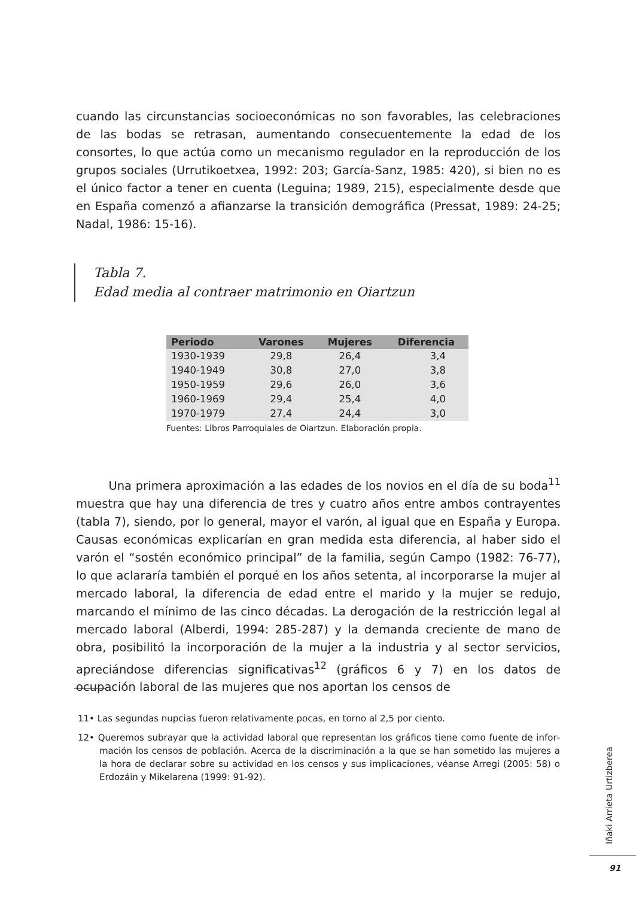cuando las circunstancias socioeconómicas no son favorables, las celebraciones de las bodas se retrasan, aumentando consecuentemente la edad de los consortes, lo que actúa como un mecanismo regulador en la reproducción de los grupos sociales (Urrutikoetxea, 1992: 203; García-Sanz, 1985: 420), si bien no es el único factor a tener en cuenta (Leguina; 1989, 215), especialmente desde que en España comenzó a afianzarse la transición demográfica (Pressat, 1989: 24-25; Nadal, 1986: 15-16).
Tabla 7.
Edad media al contraer matrimonio en Oiartzun
| Periodo | Varones | Mujeres | Diferencia |
| --- | --- | --- | --- |
| 1930-1939 | 29,8 | 26,4 | 3,4 |
| 1940-1949 | 30,8 | 27,0 | 3,8 |
| 1950-1959 | 29,6 | 26,0 | 3,6 |
| 1960-1969 | 29,4 | 25,4 | 4,0 |
| 1970-1979 | 27,4 | 24,4 | 3,0 |
Fuentes: Libros Parroquiales de Oiartzun. Elaboración propia.
Una primera aproximación a las edades de los novios en el día de su boda<sup>11</sup> muestra que hay una diferencia de tres y cuatro años entre ambos contrayentes (tabla 7), siendo, por lo general, mayor el varón, al igual que en España y Europa. Causas eco­nómicas explicarían en gran medida esta diferencia, al haber sido el varón el “sostén económico principal” de la familia, según Campo (1982: 76-77), lo que aclararía tam­bién el porqué en los años setenta, al incorporarse la mujer al mercado laboral, la dife­rencia de edad entre el marido y la mujer se redujo, marcando el mínimo de las cinco décadas. La derogación de la restricción legal al mercado laboral (Alberdi, 1994: 285-287) y la demanda creciente de mano de obra, posibilitó la incorporación de la mujer a la industria y al sector servicios, apreciándose diferencias significativas<sup>12</sup> (gráficos 6 y 7) en los datos de ocupación laboral de las mujeres que nos aportan los censos de
11• Las segundas nupcias fueron relativamente pocas, en torno al 2,5 por ciento.
12• Queremos subrayar que la actividad laboral que representan los gráficos tiene como fuente de infor­mación los censos de población. Acerca de la discriminación a la que se han sometido las mujeres a la hora de declarar sobre su actividad en los censos y sus implicaciones, véanse Arregi (2005: 58) o Erdozáin y Mikelarena (1999: 91-92).
Iñaki Arrieta Urtizberea
91